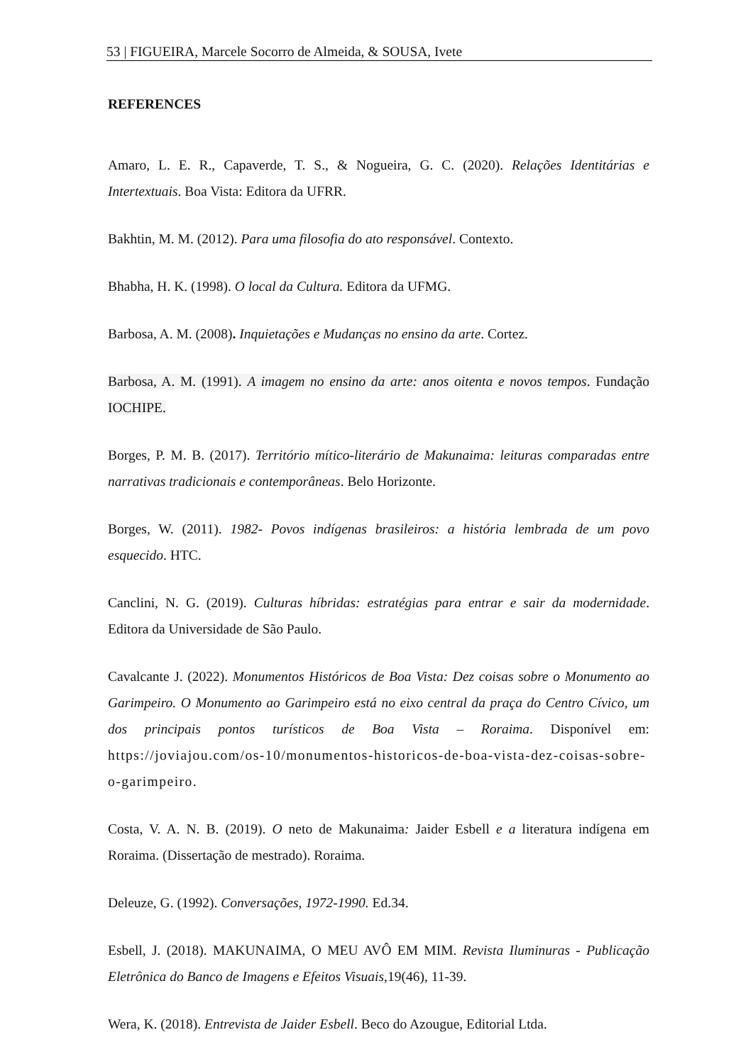53 | FIGUEIRA, Marcele Socorro de Almeida, & SOUSA, Ivete
REFERENCES
Amaro, L. E. R., Capaverde, T. S., & Nogueira, G. C. (2020). Relações Identitárias e Intertextuais. Boa Vista: Editora da UFRR.
Bakhtin, M. M. (2012). Para uma filosofia do ato responsável. Contexto.
Bhabha, H. K. (1998). O local da Cultura. Editora da UFMG.
Barbosa, A. M. (2008). Inquietações e Mudanças no ensino da arte. Cortez.
Barbosa, A. M. (1991). A imagem no ensino da arte: anos oitenta e novos tempos. Fundação IOCHIPE.
Borges, P. M. B. (2017). Território mítico-literário de Makunaima: leituras comparadas entre narrativas tradicionais e contemporâneas. Belo Horizonte.
Borges, W. (2011). 1982- Povos indígenas brasileiros: a história lembrada de um povo esquecido. HTC.
Canclini, N. G. (2019). Culturas híbridas: estratégias para entrar e sair da modernidade. Editora da Universidade de São Paulo.
Cavalcante J. (2022). Monumentos Históricos de Boa Vista: Dez coisas sobre o Monumento ao Garimpeiro. O Monumento ao Garimpeiro está no eixo central da praça do Centro Cívico, um dos principais pontos turísticos de Boa Vista – Roraima. Disponível em: https://joviajou.com/os-10/monumentos-historicos-de-boa-vista-dez-coisas-sobre-o-garimpeiro.
Costa, V. A. N. B. (2019). O neto de Makunaima: Jaider Esbell e a literatura indígena em Roraima. (Dissertação de mestrado). Roraima.
Deleuze, G. (1992). Conversações, 1972-1990. Ed.34.
Esbell, J. (2018). MAKUNAIMA, O MEU AVÔ EM MIM. Revista Iluminuras - Publicação Eletrônica do Banco de Imagens e Efeitos Visuais,19(46), 11-39.
Wera, K. (2018). Entrevista de Jaider Esbell. Beco do Azougue, Editorial Ltda.